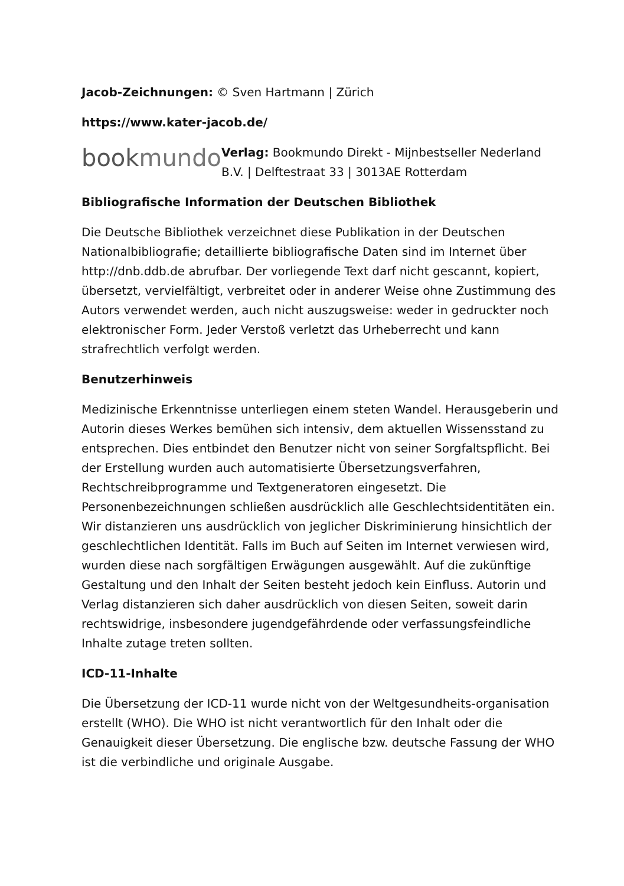Jacob-Zeichnungen: © Sven Hartmann | Zürich
https://www.kater-jacob.de/
bookmundo
Verlag: Bookmundo Direkt - Mijnbestseller Nederland B.V. | Delftestraat 33 | 3013AE Rotterdam
Bibliografische Information der Deutschen Bibliothek
Die Deutsche Bibliothek verzeichnet diese Publikation in der Deutschen Nationalbibliografie; detaillierte bibliografische Daten sind im Internet über http://dnb.ddb.de abrufbar. Der vorliegende Text darf nicht gescannt, kopiert, übersetzt, vervielfältigt, verbreitet oder in anderer Weise ohne Zustimmung des Autors verwendet werden, auch nicht auszugsweise: weder in gedruckter noch elektronischer Form. Jeder Verstoß verletzt das Urheberrecht und kann strafrechtlich verfolgt werden.
Benutzerhinweis
Medizinische Erkenntnisse unterliegen einem steten Wandel. Herausgeberin und Autorin dieses Werkes bemühen sich intensiv, dem aktuellen Wissensstand zu entsprechen. Dies entbindet den Benutzer nicht von seiner Sorgfaltspflicht. Bei der Erstellung wurden auch automatisierte Übersetzungsverfahren, Rechtschreibprogramme und Textgeneratoren eingesetzt. Die Personenbezeichnungen schließen ausdrücklich alle Geschlechtsidentitäten ein. Wir distanzieren uns ausdrücklich von jeglicher Diskriminierung hinsichtlich der geschlechtlichen Identität. Falls im Buch auf Seiten im Internet verwiesen wird, wurden diese nach sorgfältigen Erwägungen ausgewählt. Auf die zukünftige Gestaltung und den Inhalt der Seiten besteht jedoch kein Einfluss. Autorin und Verlag distanzieren sich daher ausdrücklich von diesen Seiten, soweit darin rechtswidrige, insbesondere jugendgefährdende oder verfassungsfeindliche Inhalte zutage treten sollten.
ICD-11-Inhalte
Die Übersetzung der ICD-11 wurde nicht von der Weltgesundheits-organisation erstellt (WHO). Die WHO ist nicht verantwortlich für den Inhalt oder die Genauigkeit dieser Übersetzung. Die englische bzw. deutsche Fassung der WHO ist die verbindliche und originale Ausgabe.